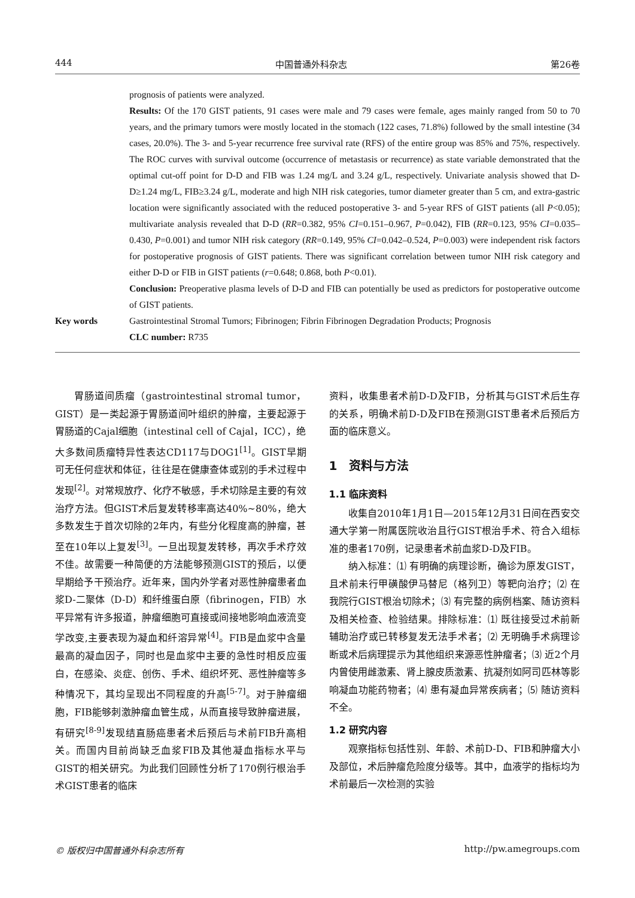444 中国普通外科杂志 第26卷
prognosis of patients were analyzed.
Results: Of the 170 GIST patients, 91 cases were male and 79 cases were female, ages mainly ranged from 50 to 70 years, and the primary tumors were mostly located in the stomach (122 cases, 71.8%) followed by the small intestine (34 cases, 20.0%). The 3- and 5-year recurrence free survival rate (RFS) of the entire group was 85% and 75%, respectively. The ROC curves with survival outcome (occurrence of metastasis or recurrence) as state variable demonstrated that the optimal cut-off point for D-D and FIB was 1.24 mg/L and 3.24 g/L, respectively. Univariate analysis showed that D-D≥1.24 mg/L, FIB≥3.24 g/L, moderate and high NIH risk categories, tumor diameter greater than 5 cm, and extra-gastric location were significantly associated with the reduced postoperative 3- and 5-year RFS of GIST patients (all P<0.05); multivariate analysis revealed that D-D (RR=0.382, 95% CI=0.151–0.967, P=0.042), FIB (RR=0.123, 95% CI=0.035–0.430, P=0.001) and tumor NIH risk category (RR=0.149, 95% CI=0.042–0.524, P=0.003) were independent risk factors for postoperative prognosis of GIST patients. There was significant correlation between tumor NIH risk category and either D-D or FIB in GIST patients (r=0.648; 0.868, both P<0.01).
Conclusion: Preoperative plasma levels of D-D and FIB can potentially be used as predictors for postoperative outcome of GIST patients.
Key words Gastrointestinal Stromal Tumors; Fibrinogen; Fibrin Fibrinogen Degradation Products; Prognosis
CLC number: R735
胃肠道间质瘤（gastrointestinal stromal tumor，GIST）是一类起源于胃肠道间叶组织的肿瘤，主要起源于胃肠道的Cajal细胞（intestinal cell of Cajal，ICC），绝大多数间质瘤特异性表达CD117与DOG1<sup>[1]</sup>。GIST早期可无任何症状和体征，往往是在健康查体或别的手术过程中发现<sup>[2]</sup>。对常规放疗、化疗不敏感，手术切除是主要的有效治疗方法。但GIST术后复发转移率高达40%~80%，绝大多数发生于首次切除的2年内，有些分化程度高的肿瘤，甚至在10年以上复发<sup>[3]</sup>。一旦出现复发转移，再次手术疗效不佳。故需要一种简便的方法能够预测GIST的预后，以便早期给予干预治疗。近年来，国内外学者对恶性肿瘤患者血浆D-二聚体（D-D）和纤维蛋白原（fibrinogen，FIB）水平异常有许多报道，肿瘤细胞可直接或间接地影响血液流变学改变,主要表现为凝血和纤溶异常<sup>[4]</sup>。FIB是血浆中含量最高的凝血因子，同时也是血浆中主要的急性时相反应蛋白，在感染、炎症、创伤、手术、组织坏死、恶性肿瘤等多种情况下，其均呈现出不同程度的升高<sup>[5-7]</sup>。对于肿瘤细胞，FIB能够刺激肿瘤血管生成，从而直接导致肿瘤进展，有研究<sup>[8-9]</sup>发现结直肠癌患者术后预后与术前FIB升高相关。而国内目前尚缺乏血浆FIB及其他凝血指标水平与GIST的相关研究。为此我们回顾性分析了170例行根治手术GIST患者的临床
资料，收集患者术前D-D及FIB，分析其与GIST术后生存的关系，明确术前D-D及FIB在预测GIST患者术后预后方面的临床意义。
1　资料与方法
1.1 临床资料
收集自2010年1月1日—2015年12月31日间在西安交通大学第一附属医院收治且行GIST根治手术、符合入组标准的患者170例，记录患者术前血浆D-D及FIB。
纳入标准：⑴ 有明确的病理诊断，确诊为原发GIST，且术前未行甲磺酸伊马替尼（格列卫）等靶向治疗；⑵ 在我院行GIST根治切除术；⑶ 有完整的病例档案、随访资料及相关检查、检验结果。排除标准：⑴ 既往接受过术前新辅助治疗或已转移复发无法手术者；⑵ 无明确手术病理诊断或术后病理提示为其他组织来源恶性肿瘤者；⑶ 近2个月内曾使用雌激素、肾上腺皮质激素、抗凝剂如阿司匹林等影响凝血功能药物者；⑷ 患有凝血异常疾病者；⑸ 随访资料不全。
1.2 研究内容
观察指标包括性别、年龄、术前D-D、FIB和肿瘤大小及部位，术后肿瘤危险度分级等。其中，血液学的指标均为术前最后一次检测的实验
© 版权归中国普通外科杂志所有 http://pw.amegroups.com